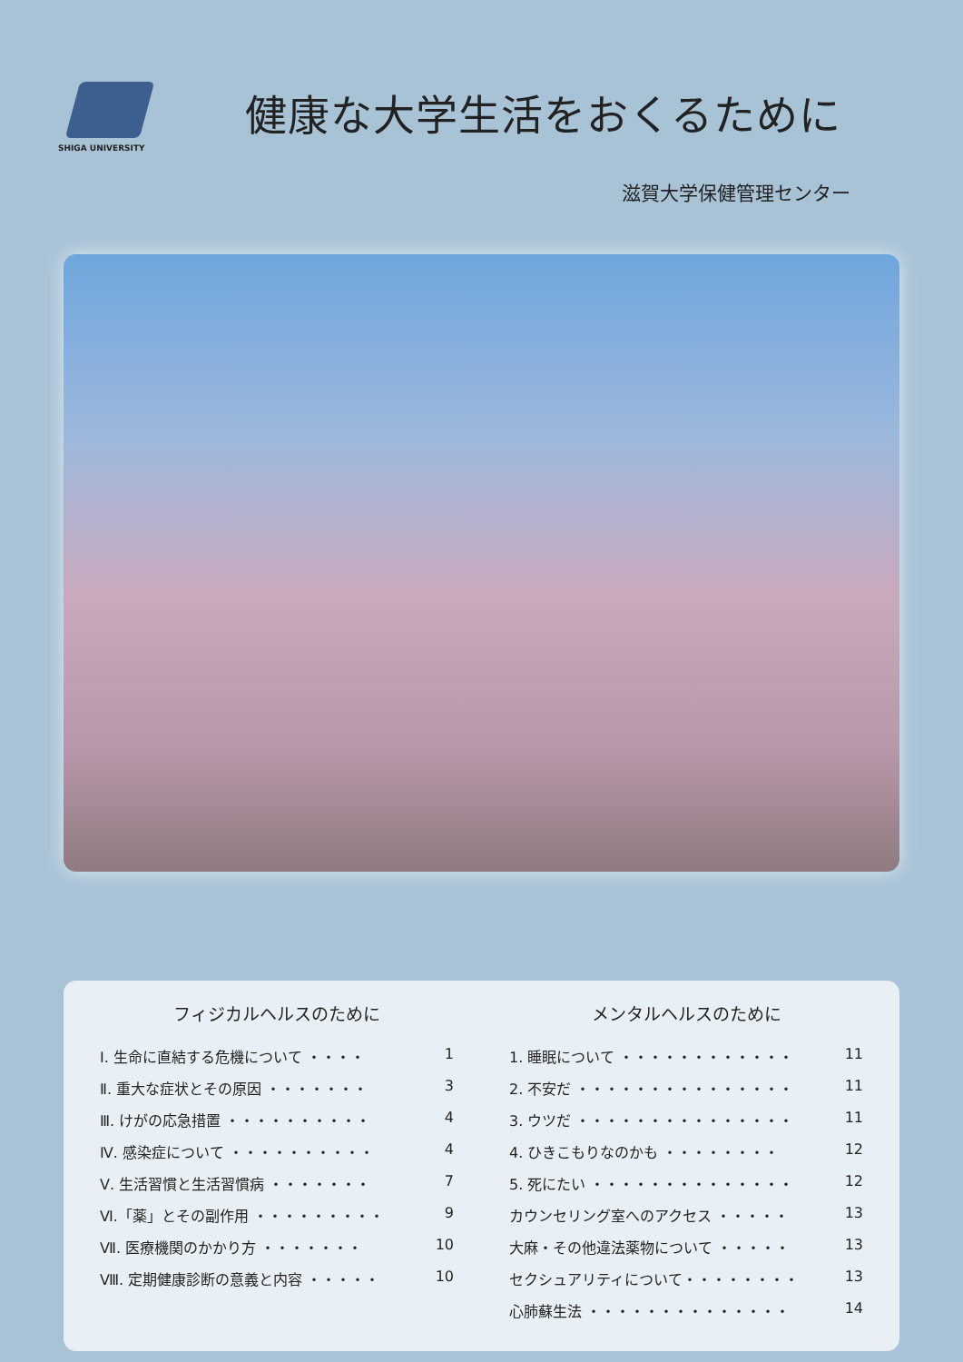SHIGA UNIVERSITY
健康な大学生活をおくるために
滋賀大学保健管理センター
フィジカルヘルスのために
Ⅰ. 生命に直結する危機について ・・・・ 1
Ⅱ. 重大な症状とその原因 ・・・・・・・ 3
Ⅲ. けがの応急措置 ・・・・・・・・・・ 4
Ⅳ. 感染症について ・・・・・・・・・・ 4
Ⅴ. 生活習慣と生活習慣病 ・・・・・・・ 7
Ⅵ.「薬」とその副作用 ・・・・・・・・・ 9
Ⅶ. 医療機関のかかり方 ・・・・・・・ 10
Ⅷ. 定期健康診断の意義と内容 ・・・・・ 10
メンタルヘルスのために
1. 睡眠について ・・・・・・・・・・・・ 11
2. 不安だ ・・・・・・・・・・・・・・・ 11
3. ウツだ ・・・・・・・・・・・・・・・ 11
4. ひきこもりなのかも ・・・・・・・・ 12
5. 死にたい ・・・・・・・・・・・・・・ 12
カウンセリング室へのアクセス ・・・・・ 13
大麻・その他違法薬物について ・・・・・ 13
セクシュアリティについて・・・・・・・・ 13
心肺蘇生法 ・・・・・・・・・・・・・・ 14